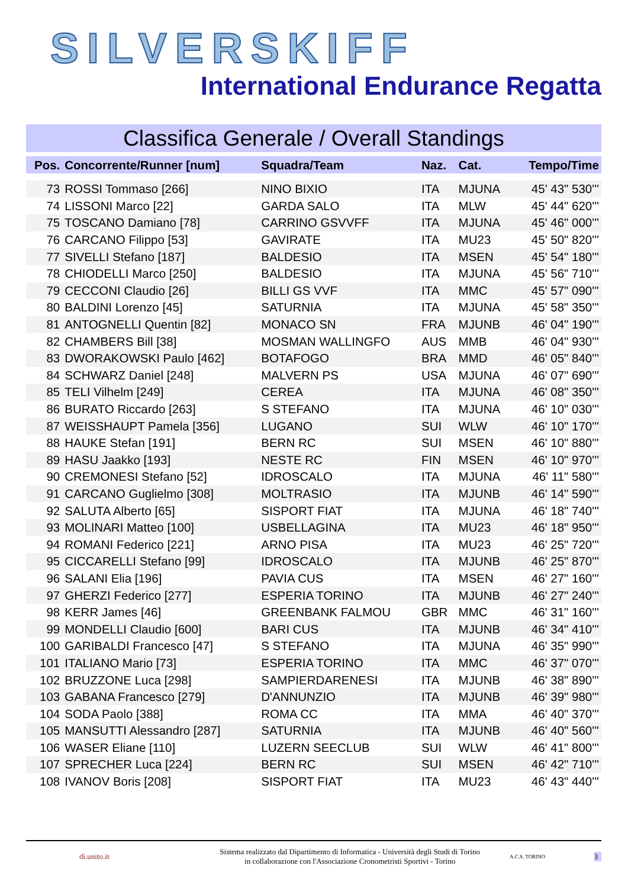SILVERSKIFF
International Endurance Regatta
Classifica Generale / Overall Standings
| Pos. | Concorrente/Runner [num] | Squadra/Team | Naz. | Cat. | Tempo/Time |
| --- | --- | --- | --- | --- | --- |
| 73 | ROSSI Tommaso [266] | NINO BIXIO | ITA | MJUNA | 45' 43" 530''' |
| 74 | LISSONI Marco [22] | GARDA SALO | ITA | MLW | 45' 44" 620''' |
| 75 | TOSCANO Damiano [78] | CARRINO GSVVFF | ITA | MJUNA | 45' 46" 000''' |
| 76 | CARCANO Filippo [53] | GAVIRATE | ITA | MU23 | 45' 50" 820''' |
| 77 | SIVELLI Stefano [187] | BALDESIO | ITA | MSEN | 45' 54" 180''' |
| 78 | CHIODELLI Marco [250] | BALDESIO | ITA | MJUNA | 45' 56" 710''' |
| 79 | CECCONI Claudio [26] | BILLI GS VVF | ITA | MMC | 45' 57" 090''' |
| 80 | BALDINI Lorenzo [45] | SATURNIA | ITA | MJUNA | 45' 58" 350''' |
| 81 | ANTOGNELLI Quentin [82] | MONACO SN | FRA | MJUNB | 46' 04" 190''' |
| 82 | CHAMBERS Bill [38] | MOSMAN WALLINGFO | AUS | MMB | 46' 04" 930''' |
| 83 | DWORAKOWSKI Paulo [462] | BOTAFOGO | BRA | MMD | 46' 05" 840''' |
| 84 | SCHWARZ Daniel [248] | MALVERN PS | USA | MJUNA | 46' 07" 690''' |
| 85 | TELI Vilhelm [249] | CEREA | ITA | MJUNA | 46' 08" 350''' |
| 86 | BURATO Riccardo [263] | S STEFANO | ITA | MJUNA | 46' 10" 030''' |
| 87 | WEISSHAUPT Pamela [356] | LUGANO | SUI | WLW | 46' 10" 170''' |
| 88 | HAUKE Stefan [191] | BERN RC | SUI | MSEN | 46' 10" 880''' |
| 89 | HASU Jaakko [193] | NESTE RC | FIN | MSEN | 46' 10" 970''' |
| 90 | CREMONESI Stefano [52] | IDROSCALO | ITA | MJUNA | 46' 11" 580''' |
| 91 | CARCANO Guglielmo [308] | MOLTRASIO | ITA | MJUNB | 46' 14" 590''' |
| 92 | SALUTA Alberto [65] | SISPORT FIAT | ITA | MJUNA | 46' 18" 740''' |
| 93 | MOLINARI Matteo [100] | USBELLAGINA | ITA | MU23 | 46' 18" 950''' |
| 94 | ROMANI Federico [221] | ARNO PISA | ITA | MU23 | 46' 25" 720''' |
| 95 | CICCARELLI Stefano [99] | IDROSCALO | ITA | MJUNB | 46' 25" 870''' |
| 96 | SALANI Elia [196] | PAVIA CUS | ITA | MSEN | 46' 27" 160''' |
| 97 | GHERZI Federico [277] | ESPERIA TORINO | ITA | MJUNB | 46' 27" 240''' |
| 98 | KERR James [46] | GREENBANK FALMOU | GBR | MMC | 46' 31" 160''' |
| 99 | MONDELLI Claudio [600] | BARI CUS | ITA | MJUNB | 46' 34" 410''' |
| 100 | GARIBALDI Francesco [47] | S STEFANO | ITA | MJUNA | 46' 35" 990''' |
| 101 | ITALIANO Mario [73] | ESPERIA TORINO | ITA | MMC | 46' 37" 070''' |
| 102 | BRUZZONE Luca [298] | SAMPIERDARENESI | ITA | MJUNB | 46' 38" 890''' |
| 103 | GABANA Francesco [279] | D'ANNUNZIO | ITA | MJUNB | 46' 39" 980''' |
| 104 | SODA Paolo [388] | ROMA CC | ITA | MMA | 46' 40" 370''' |
| 105 | MANSUTTI Alessandro [287] | SATURNIA | ITA | MJUNB | 46' 40" 560''' |
| 106 | WASER Eliane [110] | LUZERN SEECLUB | SUI | WLW | 46' 41" 800''' |
| 107 | SPRECHER Luca [224] | BERN RC | SUI | MSEN | 46' 42" 710''' |
| 108 | IVANOV Boris [208] | SISPORT FIAT | ITA | MU23 | 46' 43" 440''' |
di.unito.it
Sistema realizzato dal Dipartimento di Informatica - Università degli Studi di Torino
in collaborazione con l'Associazione Cronometristi Sportivi - Torino
A.C.S. TORINO
3